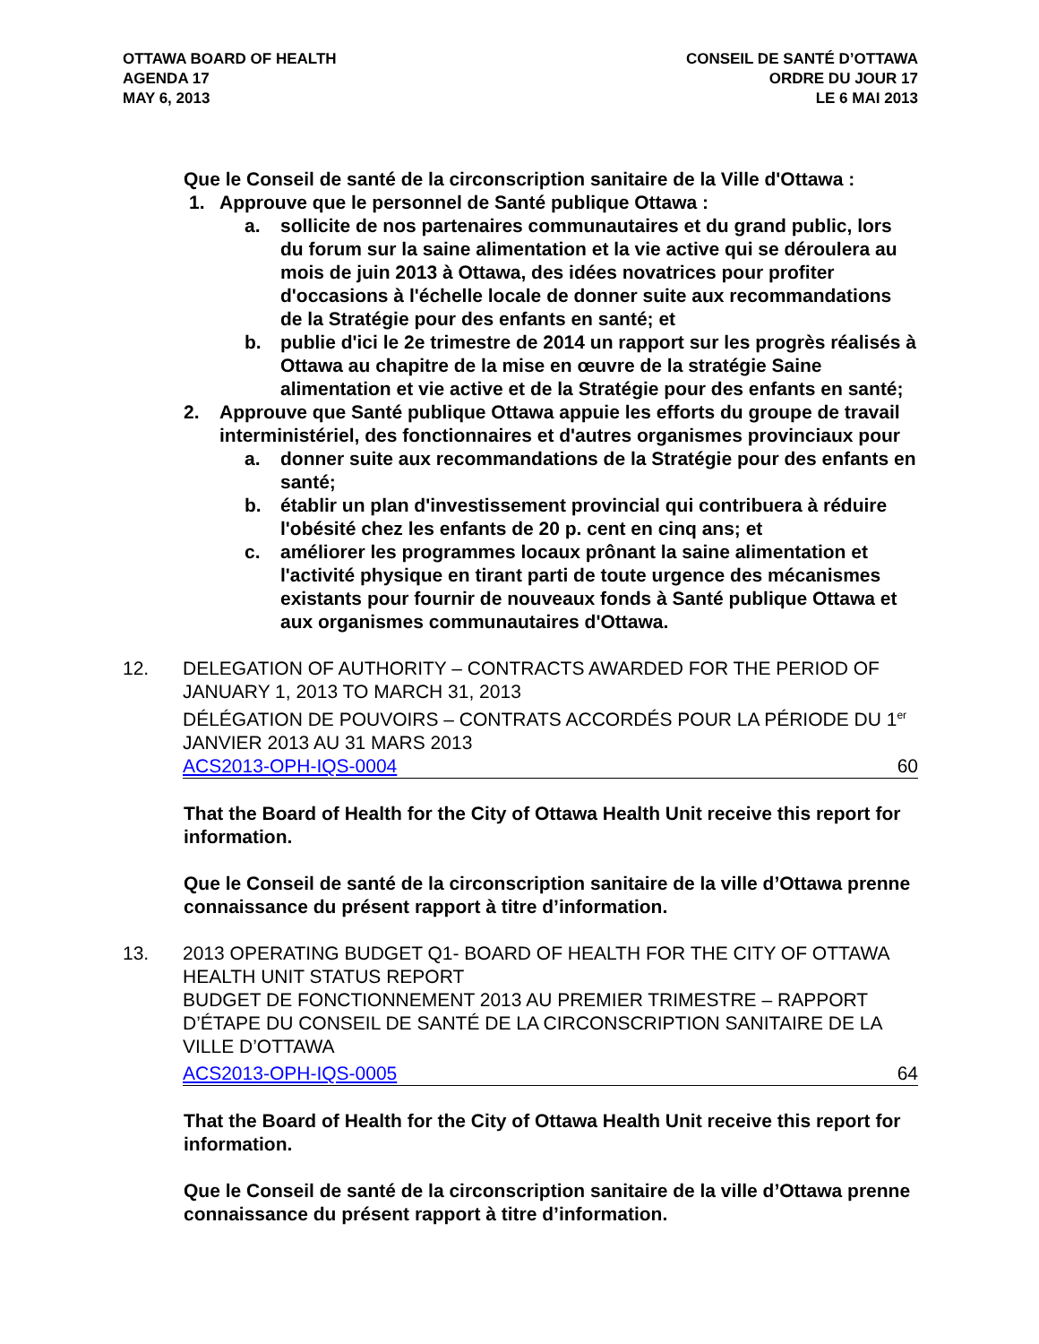OTTAWA BOARD OF HEALTH
AGENDA 17
MAY 6, 2013
CONSEIL DE SANTÉ D’OTTAWA
ORDRE DU JOUR 17
LE 6 MAI 2013
Que le Conseil de santé de la circonscription sanitaire de la Ville d'Ottawa :
1. Approuve que le personnel de Santé publique Ottawa :
a. sollicite de nos partenaires communautaires et du grand public, lors du forum sur la saine alimentation et la vie active qui se déroulera au mois de juin 2013 à Ottawa, des idées novatrices pour profiter d'occasions à l'échelle locale de donner suite aux recommandations de la Stratégie pour des enfants en santé; et
b. publie d'ici le 2e trimestre de 2014 un rapport sur les progrès réalisés à Ottawa au chapitre de la mise en œuvre de la stratégie Saine alimentation et vie active et de la Stratégie pour des enfants en santé;
2. Approuve que Santé publique Ottawa appuie les efforts du groupe de travail interministériel, des fonctionnaires et d'autres organismes provinciaux pour
a. donner suite aux recommandations de la Stratégie pour des enfants en santé;
b. établir un plan d'investissement provincial qui contribuera à réduire l'obésité chez les enfants de 20 p. cent en cinq ans; et
c. améliorer les programmes locaux prônant la saine alimentation et l'activité physique en tirant parti de toute urgence des mécanismes existants pour fournir de nouveaux fonds à Santé publique Ottawa et aux organismes communautaires d'Ottawa.
12. DELEGATION OF AUTHORITY – CONTRACTS AWARDED FOR THE PERIOD OF JANUARY 1, 2013 TO MARCH 31, 2013
DÉLÉGATION DE POUVOIRS – CONTRATS ACCORDÉS POUR LA PÉRIODE DU 1<sup>er</sup> JANVIER 2013 AU 31 MARS 2013
ACS2013-OPH-IQS-0004 60
That the Board of Health for the City of Ottawa Health Unit receive this report for information.
Que le Conseil de santé de la circonscription sanitaire de la ville d’Ottawa prenne connaissance du présent rapport à titre d’information.
13. 2013 OPERATING BUDGET Q1- BOARD OF HEALTH FOR THE CITY OF OTTAWA HEALTH UNIT STATUS REPORT
BUDGET DE FONCTIONNEMENT 2013 AU PREMIER TRIMESTRE – RAPPORT D’ÉTAPE DU CONSEIL DE SANTÉ DE LA CIRCONSCRIPTION SANITAIRE DE LA VILLE D’OTTAWA
ACS2013-OPH-IQS-0005 64
That the Board of Health for the City of Ottawa Health Unit receive this report for information.
Que le Conseil de santé de la circonscription sanitaire de la ville d’Ottawa prenne connaissance du présent rapport à titre d’information.